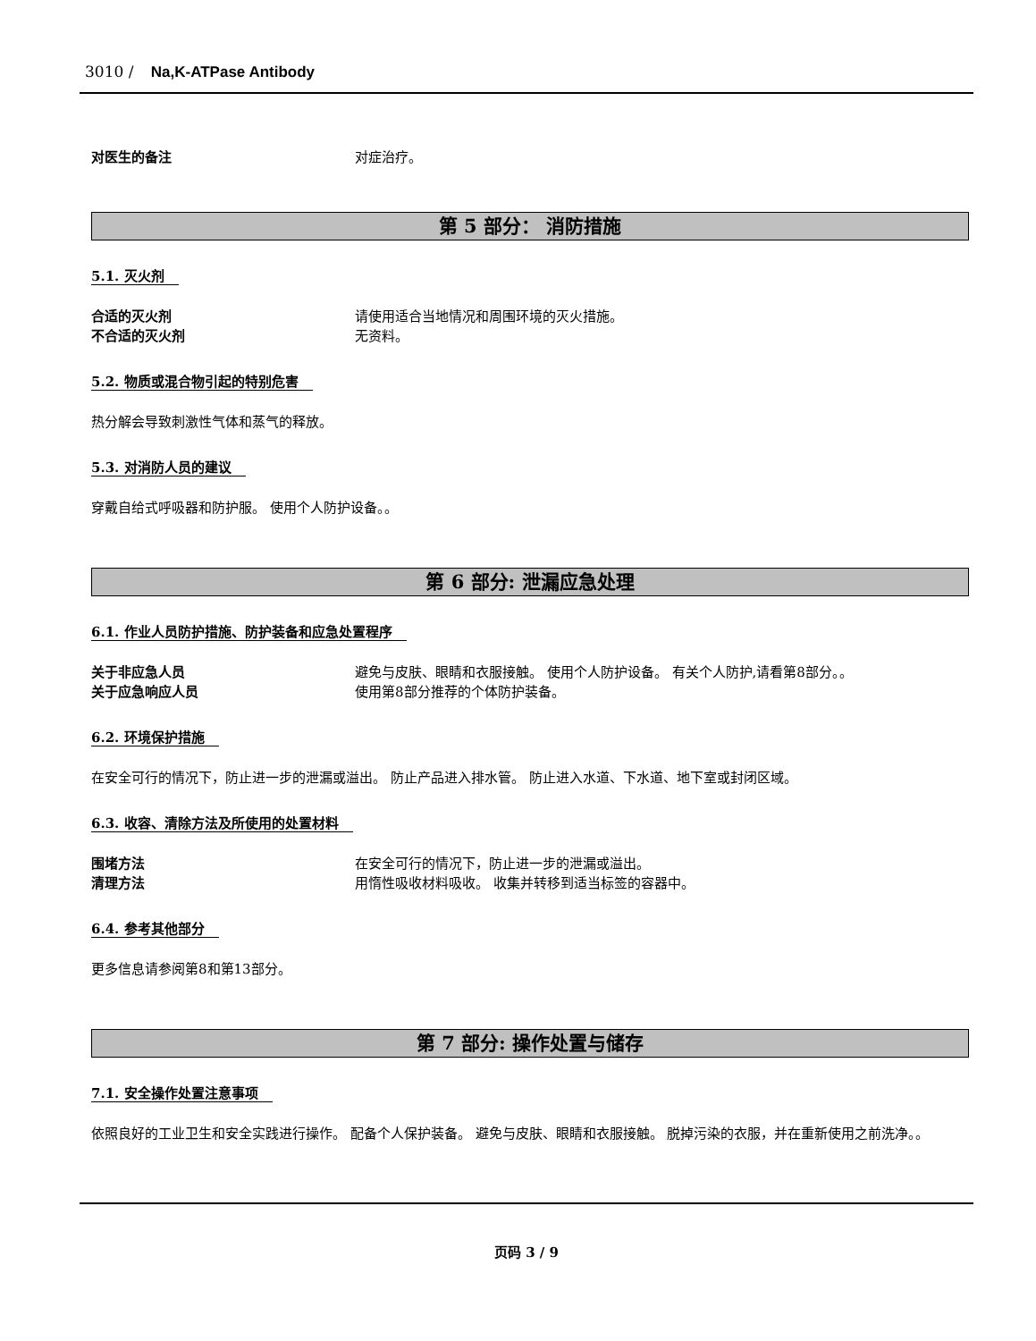3010 / Na,K-ATPase Antibody
对医生的备注 对症治疗。
第 5 部分： 消防措施
5.1. 灭火剂
合适的灭火剂 请使用适合当地情况和周围环境的灭火措施。
不合适的灭火剂 无资料。
5.2. 物质或混合物引起的特别危害
热分解会导致刺激性气体和蒸气的释放。
5.3. 对消防人员的建议
穿戴自给式呼吸器和防护服。 使用个人防护设备。。
第 6 部分: 泄漏应急处理
6.1. 作业人员防护措施、防护装备和应急处置程序
关于非应急人员 避免与皮肤、眼睛和衣服接触。 使用个人防护设备。 有关个人防护,请看第8部分。。
关于应急响应人员 使用第8部分推荐的个体防护装备。
6.2. 环境保护措施
在安全可行的情况下，防止进一步的泄漏或溢出。 防止产品进入排水管。 防止进入水道、下水道、地下室或封闭区域。
6.3. 收容、清除方法及所使用的处置材料
围堵方法 在安全可行的情况下，防止进一步的泄漏或溢出。
清理方法 用惰性吸收材料吸收。 收集并转移到适当标签的容器中。
6.4. 参考其他部分
更多信息请参阅第8和第13部分。
第 7 部分: 操作处置与储存
7.1. 安全操作处置注意事项
依照良好的工业卫生和安全实践进行操作。 配备个人保护装备。 避免与皮肤、眼睛和衣服接触。 脱掉污染的衣服，并在重新使用之前洗净。。
页码 3 / 9